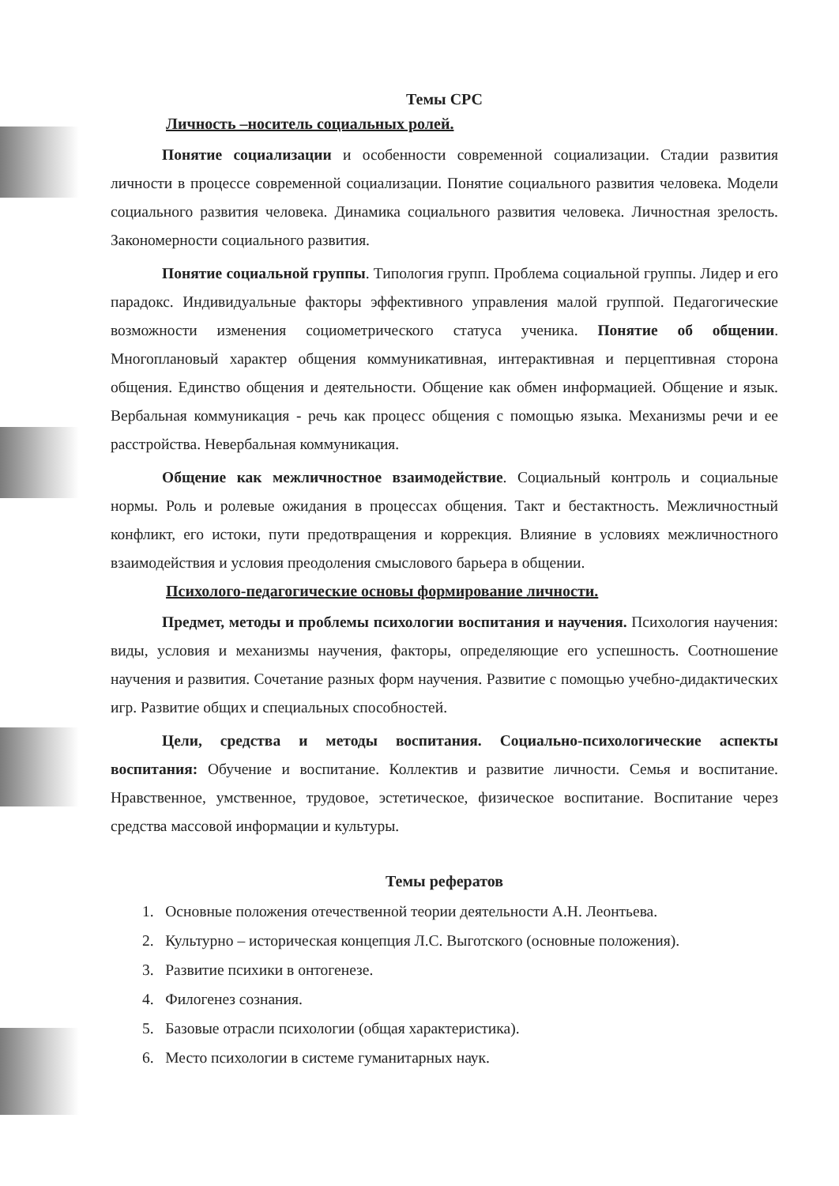Темы СРС
Личность –носитель социальных ролей.
Понятие социализации и особенности современной социализации. Стадии развития личности в процессе современной социализации. Понятие социального развития человека. Модели социального развития человека. Динамика социального развития человека. Личностная зрелость. Закономерности социального развития.
Понятие социальной группы. Типология групп. Проблема социальной группы. Лидер и его парадокс. Индивидуальные факторы эффективного управления малой группой. Педагогические возможности изменения социометрического статуса ученика. Понятие об общении. Многоплановый характер общения коммуникативная, интерактивная и перцептивная сторона общения. Единство общения и деятельности. Общение как обмен информацией. Общение и язык. Вербальная коммуникация - речь как процесс общения с помощью языка. Механизмы речи и ее расстройства. Невербальная коммуникация.
Общение как межличностное взаимодействие. Социальный контроль и социальные нормы. Роль и ролевые ожидания в процессах общения. Такт и бестактность. Межличностный конфликт, его истоки, пути предотвращения и коррекция. Влияние в условиях межличностного взаимодействия и условия преодоления смыслового барьера в общении.
Психолого-педагогические основы формирование личности.
Предмет, методы и проблемы психологии воспитания и научения. Психология научения: виды, условия и механизмы научения, факторы, определяющие его успешность. Соотношение научения и развития. Сочетание разных форм научения. Развитие с помощью учебно-дидактических игр. Развитие общих и специальных способностей.
Цели, средства и методы воспитания. Социально-психологические аспекты воспитания: Обучение и воспитание. Коллектив и развитие личности. Семья и воспитание. Нравственное, умственное, трудовое, эстетическое, физическое воспитание. Воспитание через средства массовой информации и культуры.
Темы рефератов
1. Основные положения отечественной теории деятельности А.Н. Леонтьева.
2. Культурно – историческая концепция Л.С. Выготского (основные положения).
3. Развитие психики в онтогенезе.
4. Филогенез сознания.
5. Базовые отрасли психологии (общая характеристика).
6. Место психологии в системе гуманитарных наук.